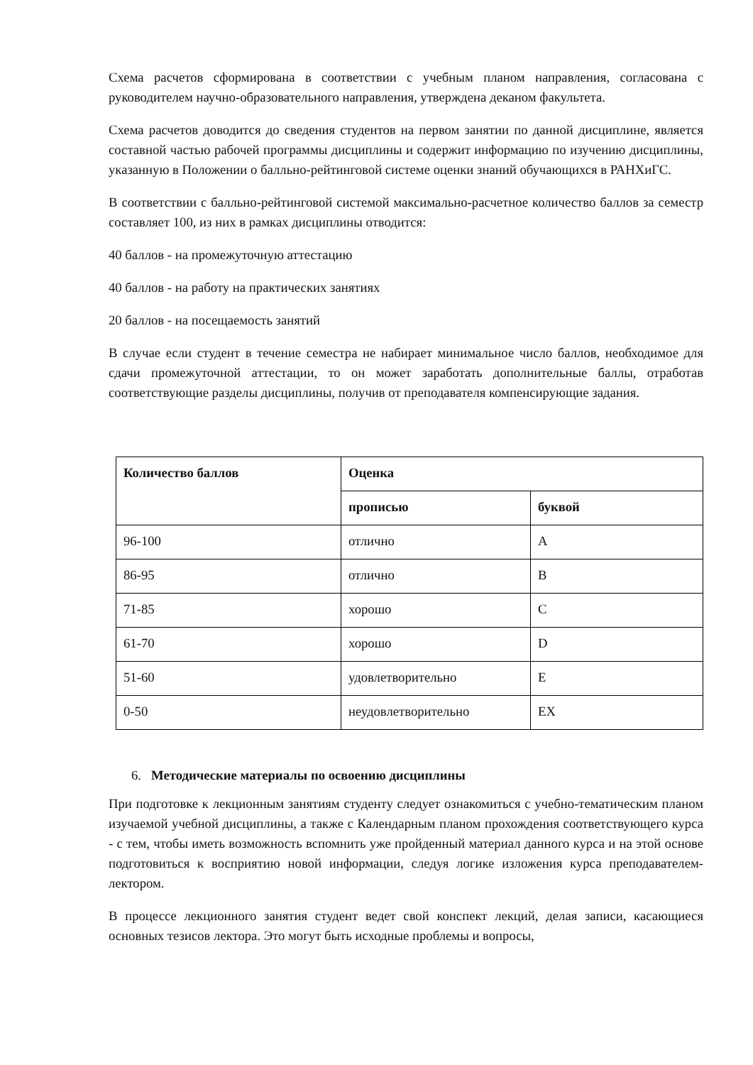Схема расчетов сформирована в соответствии с учебным планом направления, согласована с руководителем научно-образовательного направления, утверждена деканом факультета.
Схема расчетов доводится до сведения студентов на первом занятии по данной дисциплине, является составной частью рабочей программы дисциплины и содержит информацию по изучению дисциплины, указанную в Положении о балльно-рейтинговой системе оценки знаний обучающихся в РАНХиГС.
В соответствии с балльно-рейтинговой системой максимально-расчетное количество баллов за семестр составляет 100, из них в рамках дисциплины отводится:
40 баллов - на промежуточную аттестацию
40 баллов - на работу на практических занятиях
20 баллов - на посещаемость занятий
В случае если студент в течение семестра не набирает минимальное число баллов, необходимое для сдачи промежуточной аттестации, то он может заработать дополнительные баллы, отработав соответствующие разделы дисциплины, получив от преподавателя компенсирующие задания.
| Количество баллов | Оценка | |
| --- | --- | --- |
| | прописью | буквой |
| 96-100 | отлично | A |
| 86-95 | отлично | B |
| 71-85 | хорошо | C |
| 61-70 | хорошо | D |
| 51-60 | удовлетворительно | E |
| 0-50 | неудовлетворительно | EX |
6. Методические материалы по освоению дисциплины
При подготовке к лекционным занятиям студенту следует ознакомиться с учебно-тематическим планом изучаемой учебной дисциплины, а также с Календарным планом прохождения соответствующего курса - с тем, чтобы иметь возможность вспомнить уже пройденный материал данного курса и на этой основе подготовиться к восприятию новой информации, следуя логике изложения курса преподавателем-лектором.
В процессе лекционного занятия студент ведет свой конспект лекций, делая записи, касающиеся основных тезисов лектора. Это могут быть исходные проблемы и вопросы,